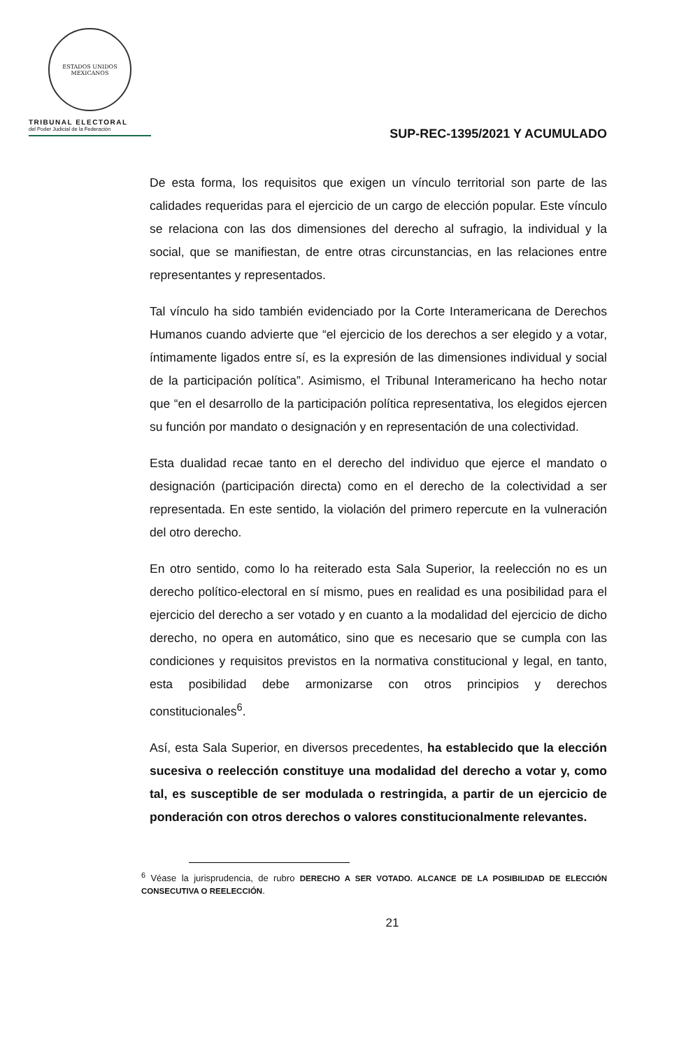ESTADOS UNIDOS MEXICANOS
TRIBUNAL ELECTORAL
del Poder Judicial de la Federación
SUP-REC-1395/2021 Y ACUMULADO
De esta forma, los requisitos que exigen un vínculo territorial son parte de las calidades requeridas para el ejercicio de un cargo de elección popular. Este vínculo se relaciona con las dos dimensiones del derecho al sufragio, la individual y la social, que se manifiestan, de entre otras circunstancias, en las relaciones entre representantes y representados.
Tal vínculo ha sido también evidenciado por la Corte Interamericana de Derechos Humanos cuando advierte que “el ejercicio de los derechos a ser elegido y a votar, íntimamente ligados entre sí, es la expresión de las dimensiones individual y social de la participación política”. Asimismo, el Tribunal Interamericano ha hecho notar que “en el desarrollo de la participación política representativa, los elegidos ejercen su función por mandato o designación y en representación de una colectividad.
Esta dualidad recae tanto en el derecho del individuo que ejerce el mandato o designación (participación directa) como en el derecho de la colectividad a ser representada. En este sentido, la violación del primero repercute en la vulneración del otro derecho.
En otro sentido, como lo ha reiterado esta Sala Superior, la reelección no es un derecho político-electoral en sí mismo, pues en realidad es una posibilidad para el ejercicio del derecho a ser votado y en cuanto a la modalidad del ejercicio de dicho derecho, no opera en automático, sino que es necesario que se cumpla con las condiciones y requisitos previstos en la normativa constitucional y legal, en tanto, esta posibilidad debe armonizarse con otros principios y derechos constitucionales<sup>6</sup>.
Así, esta Sala Superior, en diversos precedentes, ha establecido que la elección sucesiva o reelección constituye una modalidad del derecho a votar y, como tal, es susceptible de ser modulada o restringida, a partir de un ejercicio de ponderación con otros derechos o valores constitucionalmente relevantes.
<sup>6</sup> Véase la jurisprudencia, de rubro DERECHO A SER VOTADO. ALCANCE DE LA POSIBILIDAD DE ELECCIÓN CONSECUTIVA O REELECCIÓN.
21